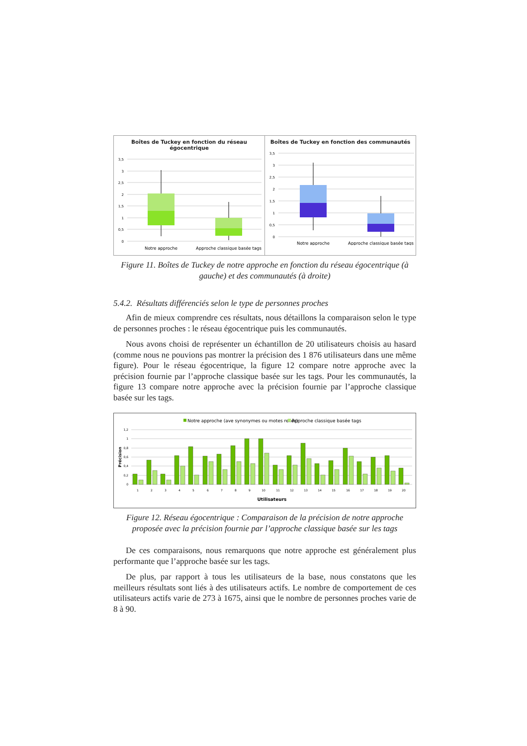Boîtes de Tuckey en fonction du réseau égocentrique
3,5
3
2,5
2
1,5
1
0,5
0
Notre approche
Approche classique basée tags
Boîtes de Tuckey en fonction des communautés
3,5
3
2,5
2
1,5
1
0,5
0
Notre approche
Approche classique basée tags
Figure 11. Boîtes de Tuckey de notre approche en fonction du réseau égocentrique (à gauche) et des communautés (à droite)
5.4.2. Résultats différenciés selon le type de personnes proches
Afin de mieux comprendre ces résultats, nous détaillons la comparaison selon le type de personnes proches : le réseau égocentrique puis les communautés.
Nous avons choisi de représenter un échantillon de 20 utilisateurs choisis au hasard (comme nous ne pouvions pas montrer la précision des 1 876 utilisateurs dans une même figure). Pour le réseau égocentrique, la figure 12 compare notre approche avec la précision fournie par l’approche classique basée sur les tags. Pour les communautés, la figure 13 compare notre approche avec la précision fournie par l’approche classique basée sur les tags.
Notre approche (ave synonymes ou motes reliés)
Approche classique basée tags
1,2
1
0,8
0,6
0,4
0,2
0
Précision
1
2
3
4
5
6
7
8
9
10
11
12
13
14
15
16
17
18
19
20
Utilisateurs
Figure 12. Réseau égocentrique : Comparaison de la précision de notre approche proposée avec la précision fournie par l’approche classique basée sur les tags
De ces comparaisons, nous remarquons que notre approche est généralement plus performante que l’approche basée sur les tags.
De plus, par rapport à tous les utilisateurs de la base, nous constatons que les meilleurs résultats sont liés à des utilisateurs actifs. Le nombre de comportement de ces utilisateurs actifs varie de 273 à 1675, ainsi que le nombre de personnes proches varie de 8 à 90.